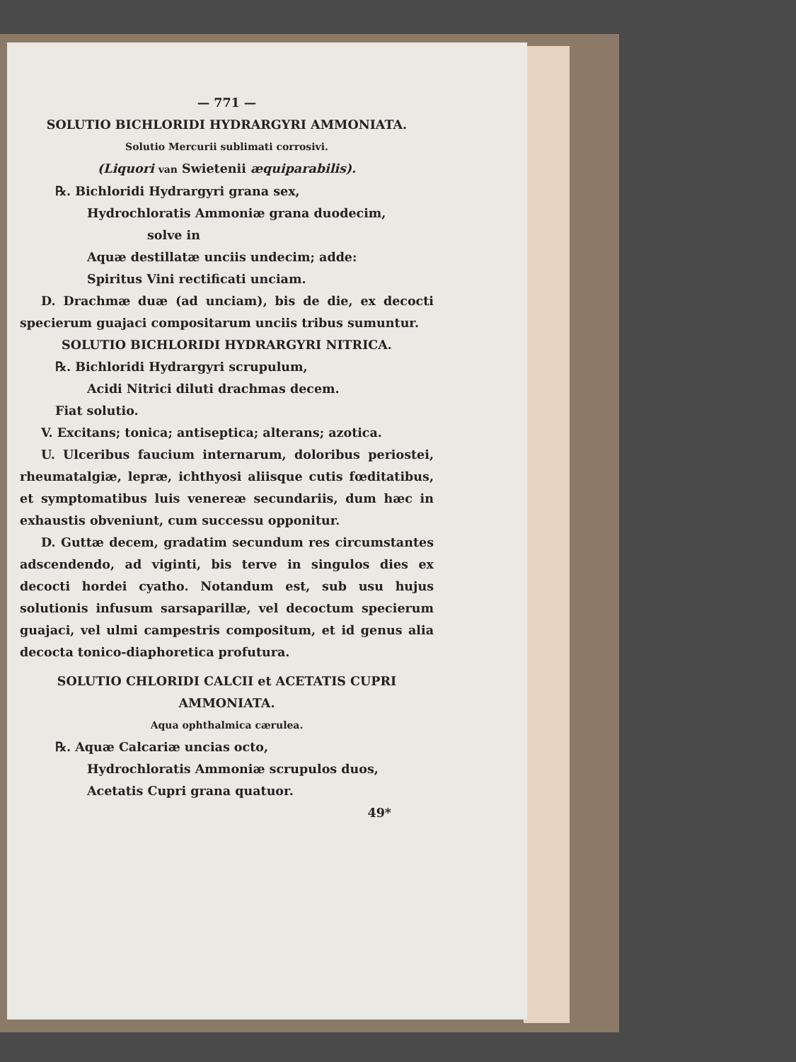— 771 —
SOLUTIO BICHLORIDI HYDRARGYRI AMMONIATA.
Solutio Mercurii sublimati corrosivi.
(Liquori van Swietenii æquiparabilis).
℞. Bichloridi Hydrargyri grana sex,
Hydrochloratis Ammoniæ grana duodecim,
solve in
Aquæ destillatæ unciis undecim; adde:
Spiritus Vini rectificati unciam.
D. Drachmæ duæ (ad unciam), bis de die, ex decocti specierum guajaci compositarum unciis tribus sumuntur.
SOLUTIO BICHLORIDI HYDRARGYRI NITRICA.
℞. Bichloridi Hydrargyri scrupulum,
Acidi Nitrici diluti drachmas decem.
Fiat solutio.
V. Excitans; tonica; antiseptica; alterans; azotica.
U. Ulceribus faucium internarum, doloribus periostei, rheumatalgiæ, lepræ, ichthyosi aliisque cutis fœditatibus, et symptomatibus luis venereæ secundariis, dum hæc in exhaustis obveniunt, cum successu opponitur.
D. Guttæ decem, gradatim secundum res circumstantes adscendendo, ad viginti, bis terve in singulos dies ex decocti hordei cyatho. Notandum est, sub usu hujus solutionis infusum sarsaparillæ, vel decoctum specierum guajaci, vel ulmi campestris compositum, et id genus alia decocta tonico-diaphoretica profutura.
SOLUTIO CHLORIDI CALCII et ACETATIS CUPRI AMMONIATA.
Aqua ophthalmica cærulea.
℞. Aquæ Calcariæ uncias octo,
Hydrochloratis Ammoniæ scrupulos duos,
Acetatis Cupri grana quatuor.
49*